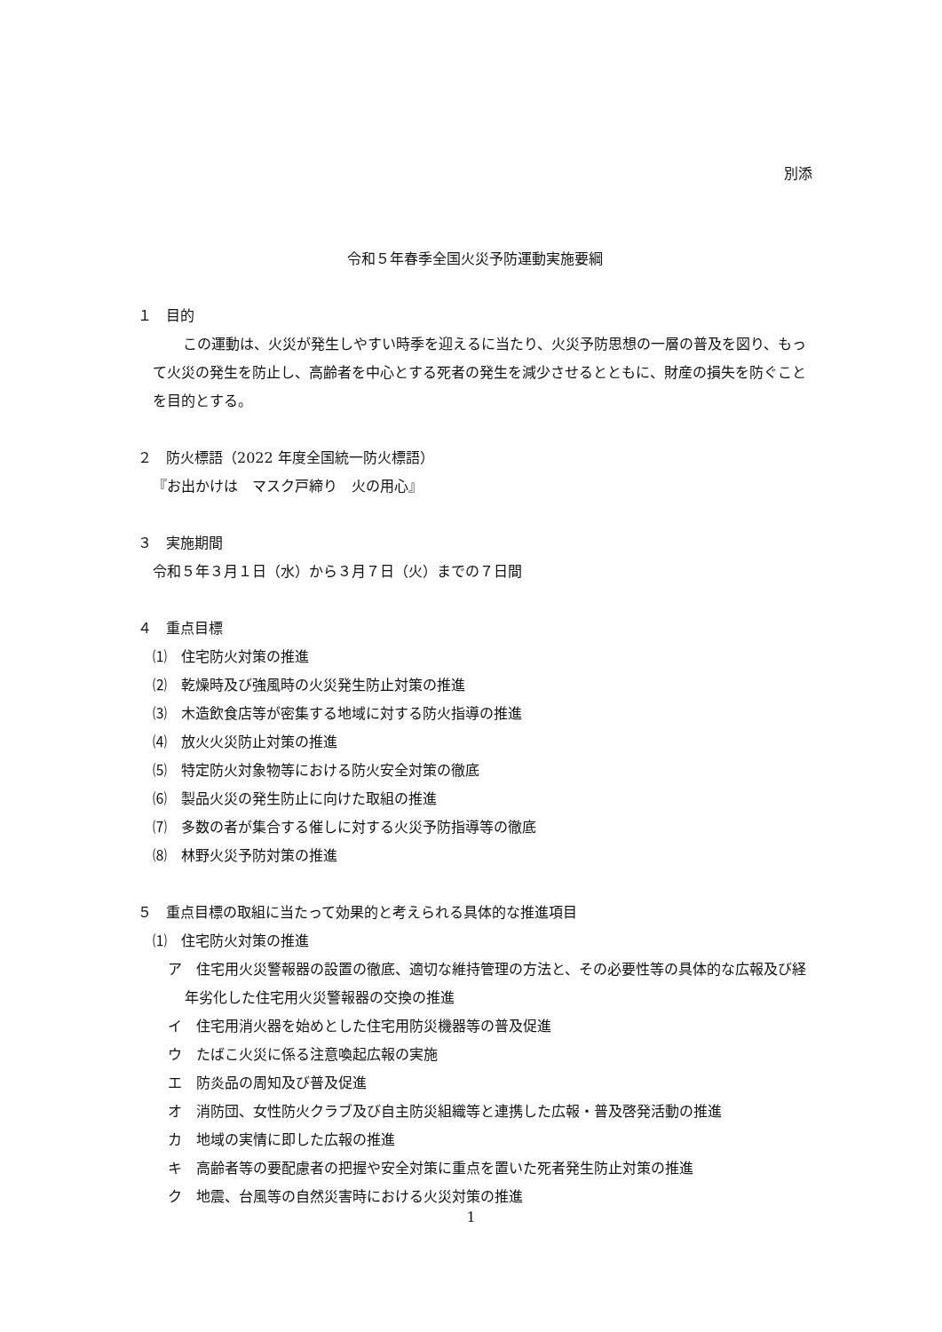別添
令和５年春季全国火災予防運動実施要綱
１　目的
この運動は、火災が発生しやすい時季を迎えるに当たり、火災予防思想の一層の普及を図り、もって火災の発生を防止し、高齢者を中心とする死者の発生を減少させるとともに、財産の損失を防ぐことを目的とする。
２　防火標語（2022 年度全国統一防火標語）
『お出かけは　マスク戸締り　火の用心』
３　実施期間
令和５年３月１日（水）から３月７日（火）までの７日間
４　重点目標
⑴　住宅防火対策の推進
⑵　乾燥時及び強風時の火災発生防止対策の推進
⑶　木造飲食店等が密集する地域に対する防火指導の推進
⑷　放火火災防止対策の推進
⑸　特定防火対象物等における防火安全対策の徹底
⑹　製品火災の発生防止に向けた取組の推進
⑺　多数の者が集合する催しに対する火災予防指導等の徹底
⑻　林野火災予防対策の推進
５　重点目標の取組に当たって効果的と考えられる具体的な推進項目
⑴　住宅防火対策の推進
ア　住宅用火災警報器の設置の徹底、適切な維持管理の方法と、その必要性等の具体的な広報及び経年劣化した住宅用火災警報器の交換の推進
イ　住宅用消火器を始めとした住宅用防災機器等の普及促進
ウ　たばこ火災に係る注意喚起広報の実施
エ　防炎品の周知及び普及促進
オ　消防団、女性防火クラブ及び自主防災組織等と連携した広報・普及啓発活動の推進
カ　地域の実情に即した広報の推進
キ　高齢者等の要配慮者の把握や安全対策に重点を置いた死者発生防止対策の推進
ク　地震、台風等の自然災害時における火災対策の推進
1